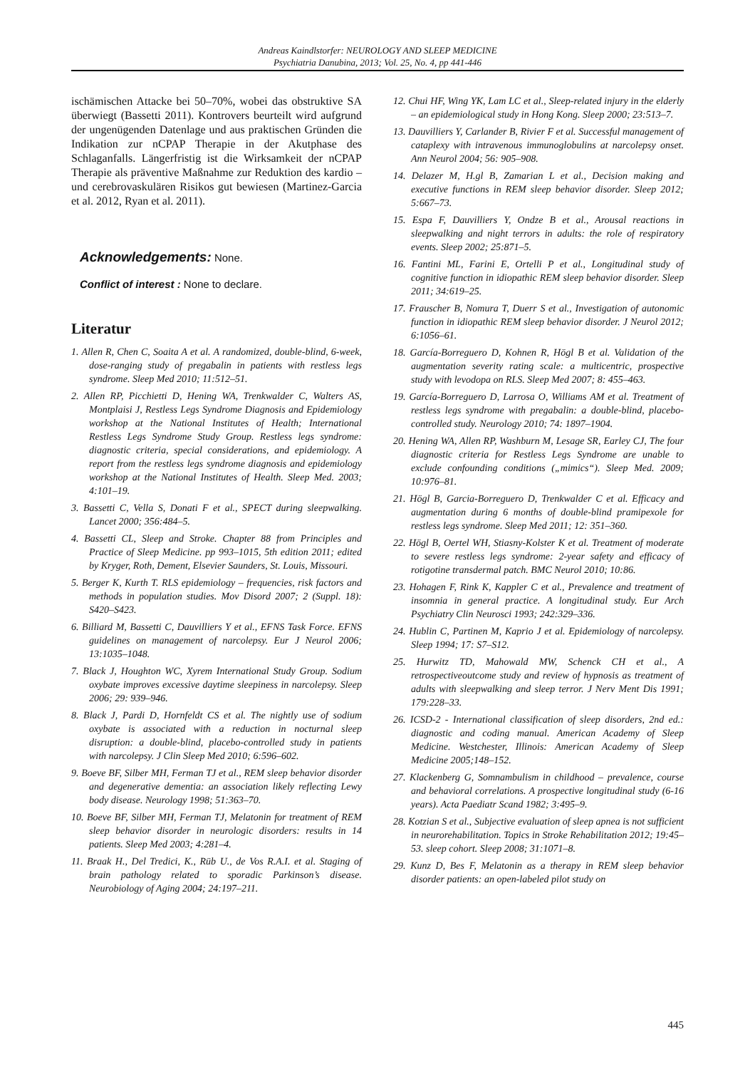Andreas Kaindlstorfer: NEUROLOGY AND SLEEP MEDICINE
Psychiatria Danubina, 2013; Vol. 25, No. 4, pp 441-446
ischämischen Attacke bei 50–70%, wobei das obstruktive SA überwiegt (Bassetti 2011). Kontrovers beurteilt wird aufgrund der ungenügenden Datenlage und aus praktischen Gründen die Indikation zur nCPAP Therapie in der Akutphase des Schlaganfalls. Längerfristig ist die Wirksamkeit der nCPAP Therapie als präventive Maßnahme zur Reduktion des kardio – und cerebrovaskulären Risikos gut bewiesen (Martinez-Garcia et al. 2012, Ryan et al. 2011).
Acknowledgements: None.
Conflict of interest : None to declare.
Literatur
1. Allen R, Chen C, Soaita A et al. A randomized, double-blind, 6-week, dose-ranging study of pregabalin in patients with restless legs syndrome. Sleep Med 2010; 11:512–51.
2. Allen RP, Picchietti D, Hening WA, Trenkwalder C, Walters AS, Montplaisi J, Restless Legs Syndrome Diagnosis and Epidemiology workshop at the National Institutes of Health; International Restless Legs Syndrome Study Group. Restless legs syndrome: diagnostic criteria, special considerations, and epidemiology. A report from the restless legs syndrome diagnosis and epidemiology workshop at the National Institutes of Health. Sleep Med. 2003; 4:101–19.
3. Bassetti C, Vella S, Donati F et al., SPECT during sleepwalking. Lancet 2000; 356:484–5.
4. Bassetti CL, Sleep and Stroke. Chapter 88 from Principles and Practice of Sleep Medicine. pp 993–1015, 5th edition 2011; edited by Kryger, Roth, Dement, Elsevier Saunders, St. Louis, Missouri.
5. Berger K, Kurth T. RLS epidemiology – frequencies, risk factors and methods in population studies. Mov Disord 2007; 2 (Suppl. 18): S420–S423.
6. Billiard M, Bassetti C, Dauvilliers Y et al., EFNS Task Force. EFNS guidelines on management of narcolepsy. Eur J Neurol 2006; 13:1035–1048.
7. Black J, Houghton WC, Xyrem International Study Group. Sodium oxybate improves excessive daytime sleepiness in narcolepsy. Sleep 2006; 29: 939–946.
8. Black J, Pardi D, Hornfeldt CS et al. The nightly use of sodium oxybate is associated with a reduction in nocturnal sleep disruption: a double-blind, placebo-controlled study in patients with narcolepsy. J Clin Sleep Med 2010; 6:596–602.
9. Boeve BF, Silber MH, Ferman TJ et al., REM sleep behavior disorder and degenerative dementia: an association likely reflecting Lewy body disease. Neurology 1998; 51:363–70.
10. Boeve BF, Silber MH, Ferman TJ, Melatonin for treatment of REM sleep behavior disorder in neurologic disorders: results in 14 patients. Sleep Med 2003; 4:281–4.
11. Braak H., Del Tredici, K., Rüb U., de Vos R.A.I. et al. Staging of brain pathology related to sporadic Parkinson’s disease. Neurobiology of Aging 2004; 24:197–211.
12. Chui HF, Wing YK, Lam LC et al., Sleep-related injury in the elderly – an epidemiological study in Hong Kong. Sleep 2000; 23:513–7.
13. Dauvilliers Y, Carlander B, Rivier F et al. Successful management of cataplexy with intravenous immunoglobulins at narcolepsy onset. Ann Neurol 2004; 56: 905–908.
14. Delazer M, H.gl B, Zamarian L et al., Decision making and executive functions in REM sleep behavior disorder. Sleep 2012; 5:667–73.
15. Espa F, Dauvilliers Y, Ondze B et al., Arousal reactions in sleepwalking and night terrors in adults: the role of respiratory events. Sleep 2002; 25:871–5.
16. Fantini ML, Farini E, Ortelli P et al., Longitudinal study of cognitive function in idiopathic REM sleep behavior disorder. Sleep 2011; 34:619–25.
17. Frauscher B, Nomura T, Duerr S et al., Investigation of autonomic function in idiopathic REM sleep behavior disorder. J Neurol 2012; 6:1056–61.
18. García-Borreguero D, Kohnen R, Högl B et al. Validation of the augmentation severity rating scale: a multicentric, prospective study with levodopa on RLS. Sleep Med 2007; 8: 455–463.
19. García-Borreguero D, Larrosa O, Williams AM et al. Treatment of restless legs syndrome with pregabalin: a double-blind, placebo-controlled study. Neurology 2010; 74: 1897–1904.
20. Hening WA, Allen RP, Washburn M, Lesage SR, Earley CJ, The four diagnostic criteria for Restless Legs Syndrome are unable to exclude confounding conditions („mimics“). Sleep Med. 2009; 10:976–81.
21. Högl B, Garcia-Borreguero D, Trenkwalder C et al. Efficacy and augmentation during 6 months of double-blind pramipexole for restless legs syndrome. Sleep Med 2011; 12: 351–360.
22. Högl B, Oertel WH, Stiasny-Kolster K et al. Treatment of moderate to severe restless legs syndrome: 2-year safety and efficacy of rotigotine transdermal patch. BMC Neurol 2010; 10:86.
23. Hohagen F, Rink K, Kappler C et al., Prevalence and treatment of insomnia in general practice. A longitudinal study. Eur Arch Psychiatry Clin Neurosci 1993; 242:329–336.
24. Hublin C, Partinen M, Kaprio J et al. Epidemiology of narcolepsy. Sleep 1994; 17: S7–S12.
25. Hurwitz TD, Mahowald MW, Schenck CH et al., A retrospectiveoutcome study and review of hypnosis as treatment of adults with sleepwalking and sleep terror. J Nerv Ment Dis 1991; 179:228–33.
26. ICSD-2 - International classification of sleep disorders, 2nd ed.: diagnostic and coding manual. American Academy of Sleep Medicine. Westchester, Illinois: American Academy of Sleep Medicine 2005;148–152.
27. Klackenberg G, Somnambulism in childhood – prevalence, course and behavioral correlations. A prospective longitudinal study (6-16 years). Acta Paediatr Scand 1982; 3:495–9.
28. Kotzian S et al., Subjective evaluation of sleep apnea is not sufficient in neurorehabilitation. Topics in Stroke Rehabilitation 2012; 19:45–53. sleep cohort. Sleep 2008; 31:1071–8.
29. Kunz D, Bes F, Melatonin as a therapy in REM sleep behavior disorder patients: an open-labeled pilot study on
445